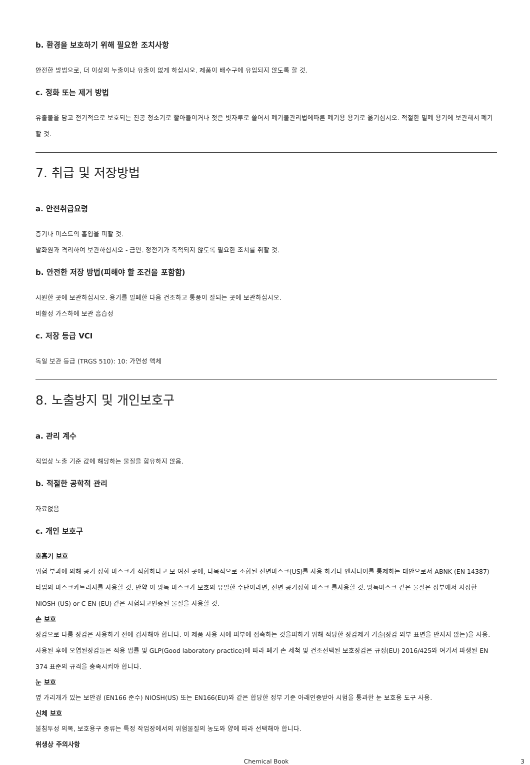b. 환경을 보호하기 위해 필요한 조치사항
안전한 방법으로, 더 이상의 누출이나 유출이 없게 하십시오. 제품이 배수구에 유입되지 않도록 할 것.
c. 정화 또는 제거 방법
유출물을 담고 전기적으로 보호되는 진공 청소기로 빨아들이거나 젖은 빗자루로 쓸어서 폐기물관리법에따른 폐기용 용기로 옮기십시오. 적절한 밀폐 용기에 보관해서 폐기할 것.
7. 취급 및 저장방법
a. 안전취급요령
증기나 미스트의 흡입을 피할 것.
발화원과 격리하여 보관하십시오 - 금연. 정전기가 축적되지 않도록 필요한 조치를 취할 것.
b. 안전한 저장 방법(피해야 할 조건을 포함함)
시원한 곳에 보관하십시오. 용기를 밀폐한 다음 건조하고 통풍이 잘되는 곳에 보관하십시오.
비활성 가스하에 보관 흡습성
c. 저장 등급 VCI
독일 보관 등급 (TRGS 510): 10: 가연성 액체
8. 노출방지 및 개인보호구
a. 관리 계수
직업상 노출 기준 값에 해당하는 물질을 함유하지 않음.
b. 적절한 공학적 관리
자료없음
c. 개인 보호구
호흡기 보호
위험 부과에 의해 공기 정화 마스크가 적합하다고 보 여진 곳에, 다목적으로 조합된 전면마스크(US)를 사용 하거나 엔지니어를 통제하는 대안으로서 ABNK (EN 14387) 타입의 마스크카트리지를 사용할 것. 만약 이 방독 마스크가 보호의 유일한 수단이라면, 전면 공기정화 마스크 를사용할 것. 방독마스크 같은 물질은 정부에서 지정한 NIOSH (US) or C EN (EU) 같은 시험되고인증된 물질을 사용할 것.
손 보호
장갑으로 다룸 장갑은 사용하기 전에 검사해야 합니다. 이 제품 사용 시에 피부에 접촉하는 것을피하기 위해 적당한 장갑제거 기술(장갑 외부 표면을 만지지 않는)을 사용. 사용된 후에 오염된장갑들은 적용 법률 및 GLP(Good laboratory practice)에 따라 폐기 손 세척 및 건조선택된 보호장갑은 규정(EU) 2016/425와 여기서 파생된 EN 374 표준의 규격을 충족시켜야 합니다.
눈 보호
옆 가리개가 있는 보안경 (EN166 준수) NIOSH(US) 또는 EN166(EU)와 같은 합당한 정부 기준 아래인증받아 시험을 통과한 눈 보호용 도구 사용.
신체 보호
불침투성 의복, 보호용구 종류는 특정 작업장에서의 위험물질의 농도와 양에 따라 선택해야 합니다.
위생상 주의사항
Chemical Book 3